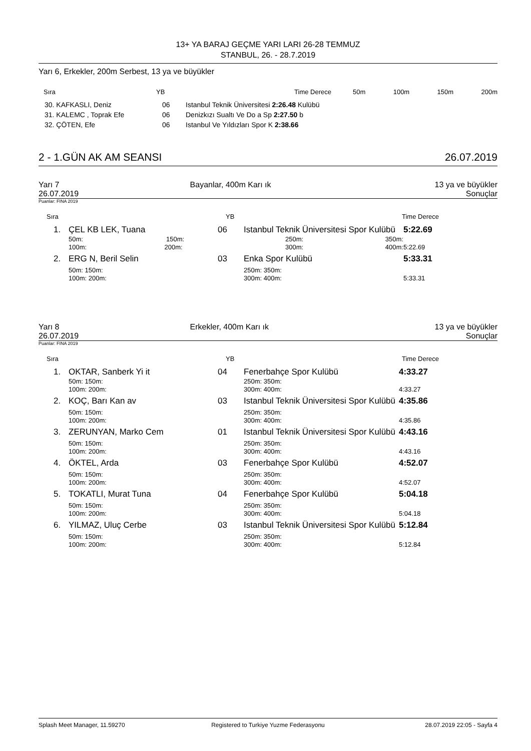13+ YA BARAJ GEÇME YARI LARI 26-28 TEMMUZ
STANBUL, 26. - 28.7.2019
Yarı 6, Erkekler, 200m Serbest, 13 ya ve büyükler
| Sıra | YB | Time Derece | 50m | 100m | 150m | 200m |
| --- | --- | --- | --- | --- | --- | --- |
| 30. KAFKASLI, Deniz | 06 | Istanbul Teknik Üniversitesi 2:26.48 Kulübü |
| 31. KALEMC , Toprak Efe | 06 | Denizkızı Sualtı Ve Do a Sp 2:27.50 b |
| 32. ÇÖTEN, Efe | 06 | Istanbul Ve Yıldızları Spor K 2:38.66 |
| 2 - 1.GÜN AK AM SEANSI | 26.07.2019 |
| Yarı 7 | Bayanlar, 400m Karı ık | 13 ya ve büyükler |
| 26.07.2019 | | Sonuçlar |
Puanlar: FINA 2019
| Sıra | YB | Time Derece |
| --- | --- | --- |
| 1. | ÇEL KB LEK, Tuana | 06 | Istanbul Teknik Üniversitesi Spor Kulübü | 5:22.69 |
| | 50m: 150m: | | 250m: 350m: | |
| | 100m: 200m: | | 300m: 400m: | 5:22.69 |
| 2. | ERG N, Beril Selin | 03 | Enka Spor Kulübü | 5:33.31 |
| | 50m: 150m: | | 250m: 350m: | |
| | 100m: 200m: | | 300m: 400m: | 5:33.31 |
| Yarı 8 | Erkekler, 400m Karı ık | 13 ya ve büyükler |
| 26.07.2019 | | Sonuçlar |
Puanlar: FINA 2019
| Sıra | YB | Time Derece |
| --- | --- | --- |
| 1. | OKTAR, Sanberk Yi it | 04 | Fenerbahçe Spor Kulübü | 4:33.27 |
| | 50m: 150m: | | 250m: 350m: | |
| | 100m: 200m: | | 300m: 400m: | 4:33.27 |
| 2. | KOÇ, Barı Kan av | 03 | Istanbul Teknik Üniversitesi Spor Kulübü | 4:35.86 |
| | 50m: 150m: | | 250m: 350m: | |
| | 100m: 200m: | | 300m: 400m: | 4:35.86 |
| 3. | ZERUNYAN, Marko Cem | 01 | Istanbul Teknik Üniversitesi Spor Kulübü | 4:43.16 |
| | 50m: 150m: | | 250m: 350m: | |
| | 100m: 200m: | | 300m: 400m: | 4:43.16 |
| 4. | ÖKTEL, Arda | 03 | Fenerbahçe Spor Kulübü | 4:52.07 |
| | 50m: 150m: | | 250m: 350m: | |
| | 100m: 200m: | | 300m: 400m: | 4:52.07 |
| 5. | TOKATLI, Murat Tuna | 04 | Fenerbahçe Spor Kulübü | 5:04.18 |
| | 50m: 150m: | | 250m: 350m: | |
| | 100m: 200m: | | 300m: 400m: | 5:04.18 |
| 6. | YILMAZ, Uluç Cerbe | 03 | Istanbul Teknik Üniversitesi Spor Kulübü | 5:12.84 |
| | 50m: 150m: | | 250m: 350m: | |
| | 100m: 200m: | | 300m: 400m: | 5:12.84 |
| Splash Meet Manager, 11.59270 | Registered to Turkiye Yuzme Federasyonu | 28.07.2019 22:05 - Sayfa 4 |